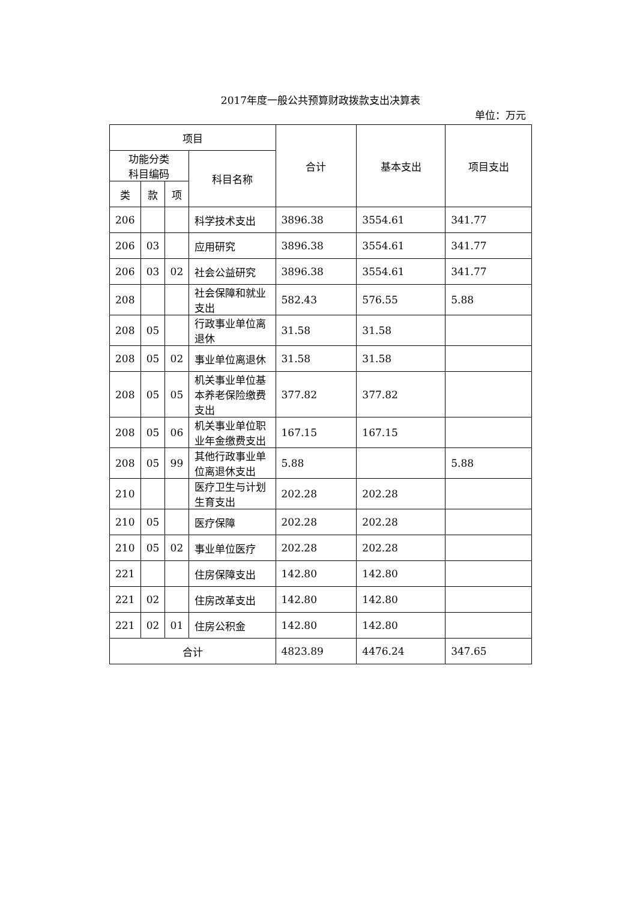2017年度一般公共预算财政拨款支出决算表
单位：万元
| 项目 | | | | 合计 | 基本支出 | 项目支出 |
| --- | --- | --- | --- | --- | --- | --- |
| 功能分类 科目编码 | | | 科目名称 | | | |
| 类 | 款 | 项 | | | | |
| 206 | | | 科学技术支出 | 3896.38 | 3554.61 | 341.77 |
| 206 | 03 | | 应用研究 | 3896.38 | 3554.61 | 341.77 |
| 206 | 03 | 02 | 社会公益研究 | 3896.38 | 3554.61 | 341.77 |
| 208 | | | 社会保障和就业支出 | 582.43 | 576.55 | 5.88 |
| 208 | 05 | | 行政事业单位离退休 | 31.58 | 31.58 | |
| 208 | 05 | 02 | 事业单位离退休 | 31.58 | 31.58 | |
| 208 | 05 | 05 | 机关事业单位基本养老保险缴费支出 | 377.82 | 377.82 | |
| 208 | 05 | 06 | 机关事业单位职业年金缴费支出 | 167.15 | 167.15 | |
| 208 | 05 | 99 | 其他行政事业单位离退休支出 | 5.88 | | 5.88 |
| 210 | | | 医疗卫生与计划生育支出 | 202.28 | 202.28 | |
| 210 | 05 | | 医疗保障 | 202.28 | 202.28 | |
| 210 | 05 | 02 | 事业单位医疗 | 202.28 | 202.28 | |
| 221 | | | 住房保障支出 | 142.80 | 142.80 | |
| 221 | 02 | | 住房改革支出 | 142.80 | 142.80 | |
| 221 | 02 | 01 | 住房公积金 | 142.80 | 142.80 | |
| 合计 | | | | 4823.89 | 4476.24 | 347.65 |